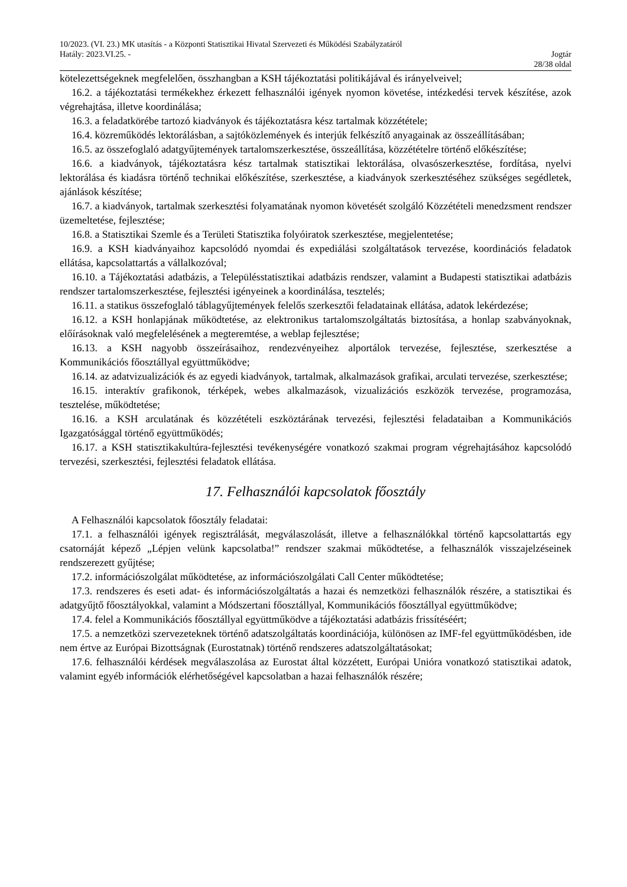10/2023. (VI. 23.) MK utasítás - a Központi Statisztikai Hivatal Szervezeti és Működési Szabályzatáról
Hatály: 2023.VI.25. - Jogtár
28/38 oldal
kötelezettségeknek megfelelően, összhangban a KSH tájékoztatási politikájával és irányelveivel;
16.2. a tájékoztatási termékekhez érkezett felhasználói igények nyomon követése, intézkedési tervek készítése, azok végrehajtása, illetve koordinálása;
16.3. a feladatkörébe tartozó kiadványok és tájékoztatásra kész tartalmak közzététele;
16.4. közreműködés lektorálásban, a sajtóközlemények és interjúk felkészítő anyagainak az összeállításában;
16.5. az összefoglaló adatgyűjtemények tartalomszerkesztése, összeállítása, közzétételre történő előkészítése;
16.6. a kiadványok, tájékoztatásra kész tartalmak statisztikai lektorálása, olvasószerkesztése, fordítása, nyelvi lektorálása és kiadásra történő technikai előkészítése, szerkesztése, a kiadványok szerkesztéséhez szükséges segédletek, ajánlások készítése;
16.7. a kiadványok, tartalmak szerkesztési folyamatának nyomon követését szolgáló Közzétételi menedzsment rendszer üzemeltetése, fejlesztése;
16.8. a Statisztikai Szemle és a Területi Statisztika folyóiratok szerkesztése, megjelentetése;
16.9. a KSH kiadványaihoz kapcsolódó nyomdai és expediálási szolgáltatások tervezése, koordinációs feladatok ellátása, kapcsolattartás a vállalkozóval;
16.10. a Tájékoztatási adatbázis, a Településstatisztikai adatbázis rendszer, valamint a Budapesti statisztikai adatbázis rendszer tartalomszerkesztése, fejlesztési igényeinek a koordinálása, tesztelés;
16.11. a statikus összefoglaló táblagyűjtemények felelős szerkesztői feladatainak ellátása, adatok lekérdezése;
16.12. a KSH honlapjának működtetése, az elektronikus tartalomszolgáltatás biztosítása, a honlap szabványoknak, előírásoknak való megfelelésének a megteremtése, a weblap fejlesztése;
16.13. a KSH nagyobb összeírásaihoz, rendezvényeihez alportálok tervezése, fejlesztése, szerkesztése a Kommunikációs főosztállyal együttműködve;
16.14. az adatvizualizációk és az egyedi kiadványok, tartalmak, alkalmazások grafikai, arculati tervezése, szerkesztése;
16.15. interaktív grafikonok, térképek, webes alkalmazások, vizualizációs eszközök tervezése, programozása, tesztelése, működtetése;
16.16. a KSH arculatának és közzétételi eszköztárának tervezési, fejlesztési feladataiban a Kommunikációs Igazgatósággal történő együttműködés;
16.17. a KSH statisztikakultúra-fejlesztési tevékenységére vonatkozó szakmai program végrehajtásához kapcsolódó tervezési, szerkesztési, fejlesztési feladatok ellátása.
17. Felhasználói kapcsolatok főosztály
A Felhasználói kapcsolatok főosztály feladatai:
17.1. a felhasználói igények regisztrálását, megválaszolását, illetve a felhasználókkal történő kapcsolattartás egy csatornáját képező „Lépjen velünk kapcsolatba!” rendszer szakmai működtetése, a felhasználók visszajelzéseinek rendszerezett gyűjtése;
17.2. információszolgálat működtetése, az információszolgálati Call Center működtetése;
17.3. rendszeres és eseti adat- és információszolgáltatás a hazai és nemzetközi felhasználók részére, a statisztikai és adatgyűjtő főosztályokkal, valamint a Módszertani főosztállyal, Kommunikációs főosztállyal együttműködve;
17.4. felel a Kommunikációs főosztállyal együttműködve a tájékoztatási adatbázis frissítéséért;
17.5. a nemzetközi szervezeteknek történő adatszolgáltatás koordinációja, különösen az IMF-fel együttműködésben, ide nem értve az Európai Bizottságnak (Eurostatnak) történő rendszeres adatszolgáltatásokat;
17.6. felhasználói kérdések megválaszolása az Eurostat által közzétett, Európai Unióra vonatkozó statisztikai adatok, valamint egyéb információk elérhetőségével kapcsolatban a hazai felhasználók részére;